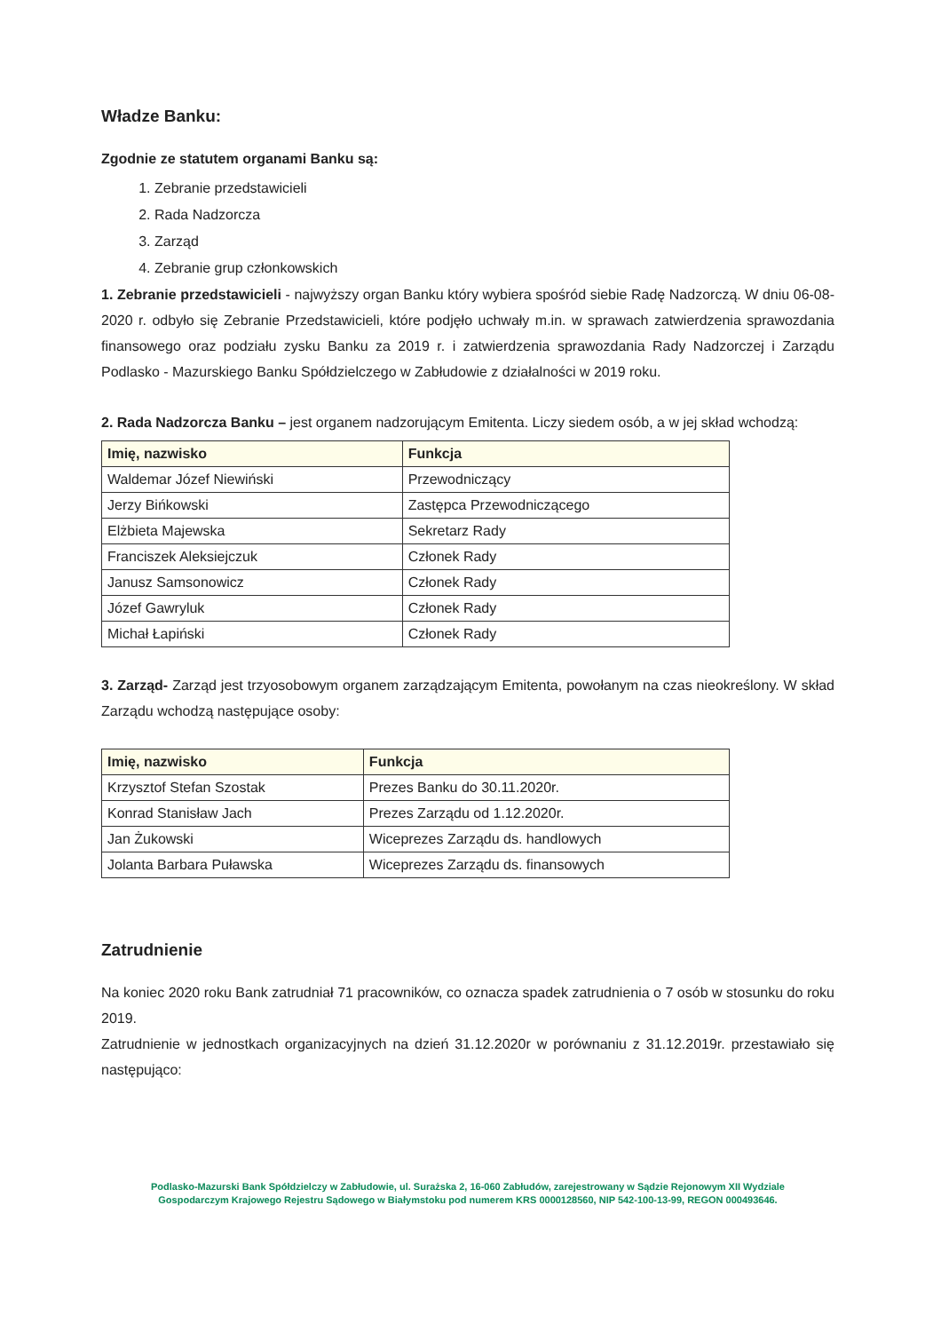Władze Banku:
Zgodnie ze statutem organami Banku są:
1. Zebranie przedstawicieli
2. Rada Nadzorcza
3. Zarząd
4. Zebranie grup członkowskich
1. Zebranie przedstawicieli - najwyższy organ Banku który wybiera spośród siebie Radę Nadzorczą. W dniu 06-08-2020 r. odbyło się Zebranie Przedstawicieli, które podjęło uchwały m.in. w sprawach zatwierdzenia sprawozdania finansowego oraz podziału zysku Banku za 2019 r. i zatwierdzenia sprawozdania Rady Nadzorczej i Zarządu Podlasko - Mazurskiego Banku Spółdzielczego w Zabłudowie z działalności w 2019 roku.
2. Rada Nadzorcza Banku – jest organem nadzorującym Emitenta. Liczy siedem osób, a w jej skład wchodzą:
| Imię, nazwisko | Funkcja |
| --- | --- |
| Waldemar Józef Niewiński | Przewodniczący |
| Jerzy Bińkowski | Zastępca Przewodniczącego |
| Elżbieta Majewska | Sekretarz Rady |
| Franciszek Aleksiejczuk | Członek Rady |
| Janusz Samsonowicz | Członek Rady |
| Józef Gawryluk | Członek Rady |
| Michał Łapiński | Członek Rady |
3. Zarząd- Zarząd jest trzyosobowym organem zarządzającym Emitenta, powołanym na czas nieokreślony. W skład Zarządu wchodzą następujące osoby:
| Imię, nazwisko | Funkcja |
| --- | --- |
| Krzysztof Stefan Szostak | Prezes Banku do 30.11.2020r. |
| Konrad Stanisław Jach | Prezes Zarządu od 1.12.2020r. |
| Jan Żukowski | Wiceprezes Zarządu ds. handlowych |
| Jolanta Barbara Puławska | Wiceprezes Zarządu ds. finansowych |
Zatrudnienie
Na koniec 2020 roku Bank zatrudniał 71 pracowników, co oznacza spadek zatrudnienia o 7 osób w stosunku do roku 2019.
Zatrudnienie w jednostkach organizacyjnych na dzień 31.12.2020r w porównaniu z 31.12.2019r. przestawiało się następująco:
Podlasko-Mazurski Bank Spółdzielczy w Zabłudowie, ul. Surażska 2, 16-060 Zabłudów, zarejestrowany w Sądzie Rejonowym XII Wydziale
Gospodarczym Krajowego Rejestru Sądowego w Białymstoku pod numerem KRS 0000128560, NIP 542-100-13-99, REGON 000493646.